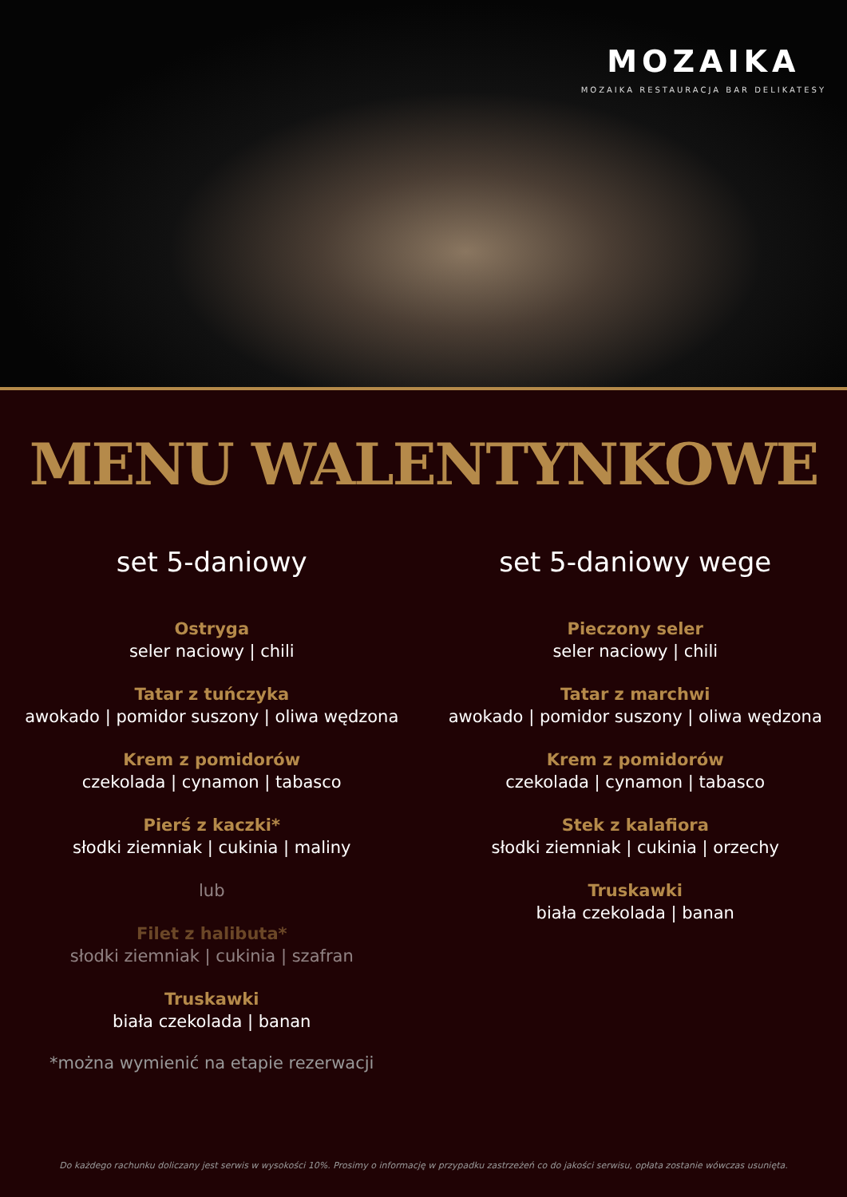MOZAIKA
MOZAIKA RESTAURACJA BAR DELIKATESY
MENU WALENTYNKOWE
set 5-daniowy
Ostryga
seler naciowy | chili
Tatar z tuńczyka
awokado | pomidor suszony | oliwa wędzona
Krem z pomidorów
czekolada | cynamon | tabasco
Pierś z kaczki*
słodki ziemniak | cukinia | maliny
lub
Filet z halibuta*
słodki ziemniak | cukinia | szafran
Truskawki
biała czekolada | banan
*można wymienić na etapie rezerwacji
set 5-daniowy wege
Pieczony seler
seler naciowy | chili
Tatar z marchwi
awokado | pomidor suszony | oliwa wędzona
Krem z pomidorów
czekolada | cynamon | tabasco
Stek z kalafiora
słodki ziemniak | cukinia | orzechy
Truskawki
biała czekolada | banan
Do każdego rachunku doliczany jest serwis w wysokości 10%. Prosimy o informację w przypadku zastrzeżeń co do jakości serwisu, opłata zostanie wówczas usunięta.